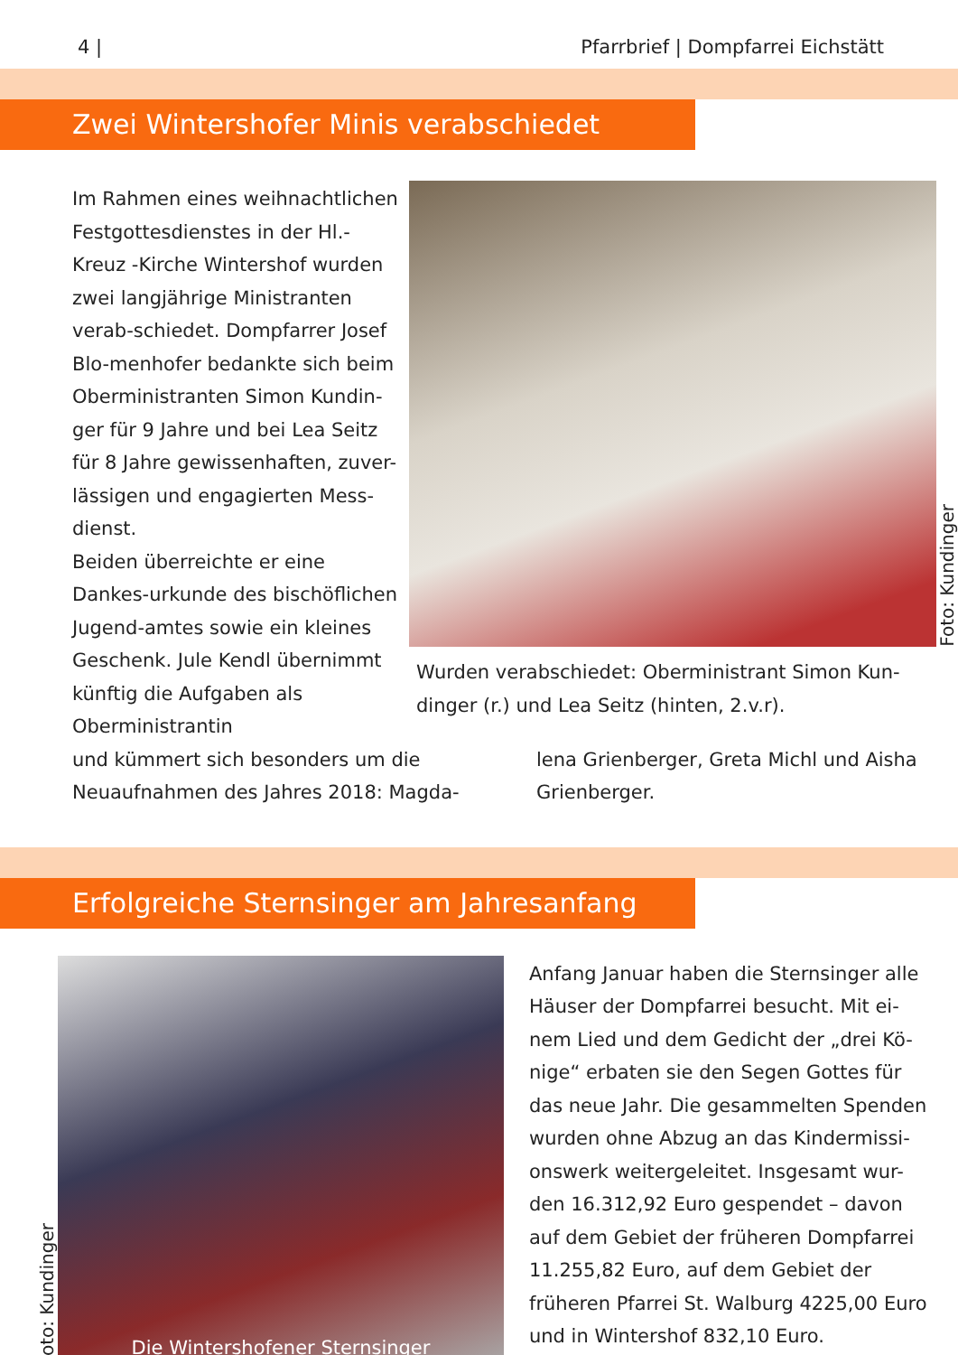4 | Pfarrbrief | Dompfarrei Eichstätt
Zwei Wintershofer Minis verabschiedet
Im Rahmen eines weihnachtlichen Festgottesdienstes in der Hl.-Kreuz -Kirche Wintershof wurden zwei langjährige Ministranten verab-schiedet. Dompfarrer Josef Blo-menhofer bedankte sich beim Oberministranten Simon Kundin-ger für 9 Jahre und bei Lea Seitz für 8 Jahre gewissenhaften, zuver-lässigen und engagierten Mess-dienst.
Beiden überreichte er eine Dankes-urkunde des bischöflichen Jugend-amtes sowie ein kleines Geschenk. Jule Kendl übernimmt künftig die Aufgaben als Oberministrantin
Foto: Kundinger
Wurden verabschiedet: Oberministrant Simon Kun-dinger (r.) und Lea Seitz (hinten, 2.v.r).
und kümmert sich besonders um die Neuaufnahmen des Jahres 2018: Magda-
lena Grienberger, Greta Michl und Aisha Grienberger.
Erfolgreiche Sternsinger am Jahresanfang
Foto: Kundinger
Die Wintershofener Sternsinger
Anfang Januar haben die Sternsinger alle Häuser der Dompfarrei besucht. Mit ei-nem Lied und dem Gedicht der „drei Kö-nige“ erbaten sie den Segen Gottes für das neue Jahr. Die gesammelten Spenden wurden ohne Abzug an das Kindermissi-onswerk weitergeleitet. Insgesamt wur-den 16.312,92 Euro gespendet – davon auf dem Gebiet der früheren Dompfarrei 11.255,82 Euro, auf dem Gebiet der früheren Pfarrei St. Walburg 4225,00 Euro und in Wintershof 832,10 Euro.